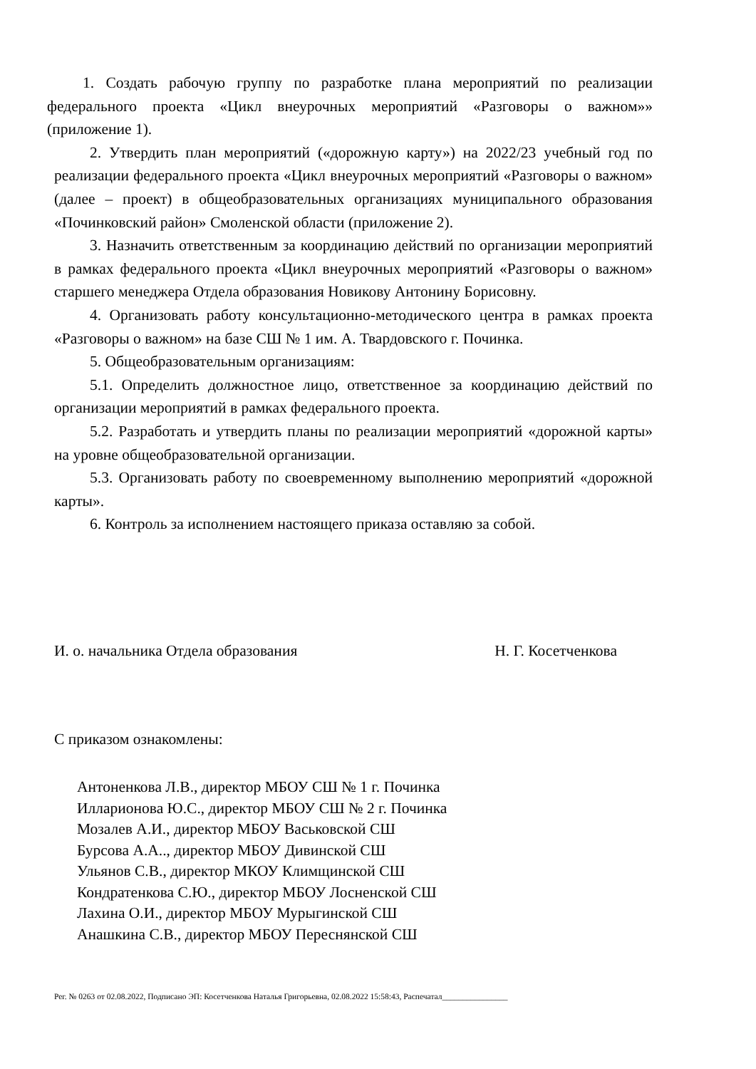1. Создать рабочую группу по разработке плана мероприятий по реализации федерального проекта «Цикл внеурочных мероприятий «Разговоры о важном»» (приложение 1).
2. Утвердить план мероприятий («дорожную карту») на 2022/23 учебный год по реализации федерального проекта «Цикл внеурочных мероприятий «Разговоры о важном» (далее – проект) в общеобразовательных организациях муниципального образования «Починковский район» Смоленской области (приложение 2).
3. Назначить ответственным за координацию действий по организации мероприятий в рамках федерального проекта «Цикл внеурочных мероприятий «Разговоры о важном» старшего менеджера Отдела образования Новикову Антонину Борисовну.
4. Организовать работу консультационно-методического центра в рамках проекта «Разговоры о важном» на базе СШ № 1 им. А. Твардовского г. Починка.
5. Общеобразовательным организациям:
5.1. Определить должностное лицо, ответственное за координацию действий по организации мероприятий в рамках федерального проекта.
5.2. Разработать и утвердить планы по реализации мероприятий «дорожной карты» на уровне общеобразовательной организации.
5.3. Организовать работу по своевременному выполнению мероприятий «дорожной карты».
6. Контроль за исполнением настоящего приказа оставляю за собой.
И. о. начальника Отдела образования Н. Г. Косетченкова
С приказом ознакомлены:
Антоненкова Л.В., директор МБОУ СШ № 1 г. Починка
Илларионова Ю.С., директор МБОУ СШ № 2 г. Починка
Мозалев А.И., директор МБОУ Васьковской СШ
Бурсова А.А.., директор МБОУ Дивинской СШ
Ульянов С.В., директор МКОУ Климщинской СШ
Кондратенкова С.Ю., директор МБОУ Лосненской СШ
Лахина О.И., директор МБОУ Мурыгинской СШ
Анашкина С.В., директор МБОУ Переснянской СШ
Рег. № 0263 от 02.08.2022, Подписано ЭП: Косетченкова Наталья Григорьевна, 02.08.2022 15:58:43, Распечатал________________